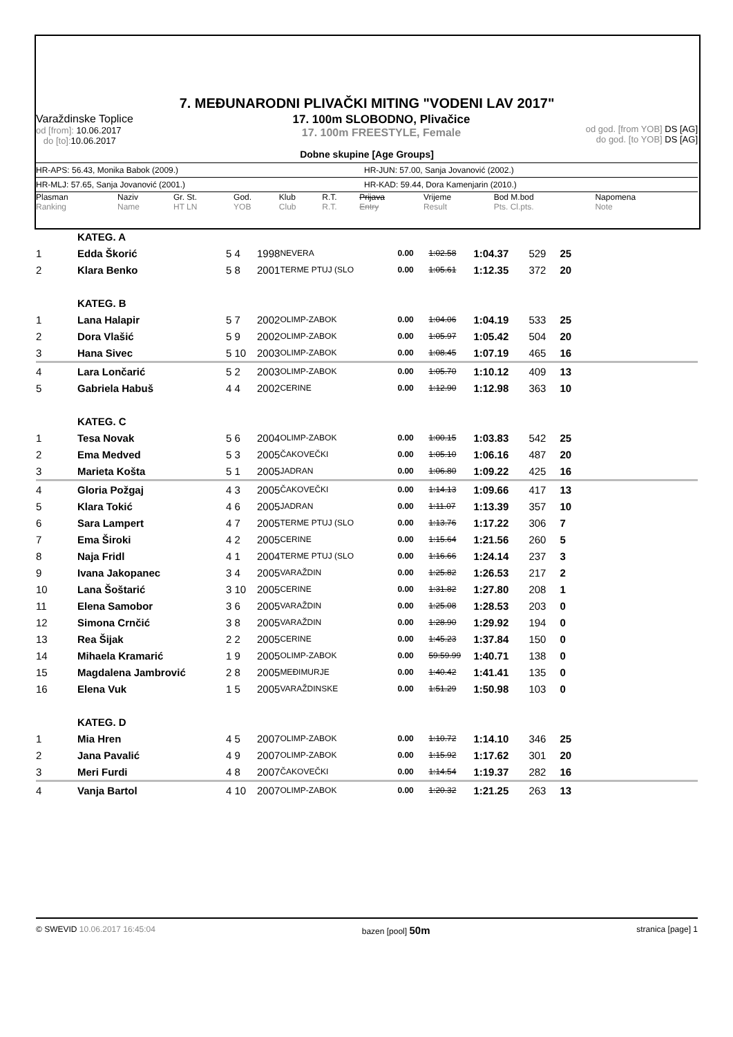7. MEĐUNARODNI PLIVAČKI MITING "VODENI LAV 2017"
Varaždinske Toplice
od [from]: 10.06.2017
do [to]: 10.06.2017
17. 100m SLOBODNO, Plivačice
17. 100m FREESTYLE, Female
od god. [from YOB] DS [AG]
do god. [to YOB] DS [AG]
Dobne skupine [Age Groups]
HR-APS: 56.43, Monika Babok (2009.) HR-JUN: 57.00, Sanja Jovanović (2002.)
HR-MLJ: 57.65, Sanja Jovanović (2001.) HR-KAD: 59.44, Dora Kamenjarin (2010.)
| Plasman Ranking | Naziv Name | Gr. St. HT LN | God. YOB | Klub Club | R.T. R.T. | Prijava Entry | Vrijeme Result | Bod M.bod Pts. Cl.pts. | Napomena Note |
| --- | --- | --- | --- | --- | --- | --- | --- | --- | --- |
| | KATEG. A | | | | | | | | | |
| 1 | Edda Škorić | 5 4 | 1998 | NEVERA | 0.00 | 1:02.58 | 1:04.37 | 529 | 25 | |
| 2 | Klara Benko | 5 8 | 2001 | TERME PTUJ (SLO | 0.00 | 1:05.61 | 1:12.35 | 372 | 20 | |
| | KATEG. B | | | | | | | | | |
| 1 | Lana Halapir | 5 7 | 2002 | OLIMP-ZABOK | 0.00 | 1:04.06 | 1:04.19 | 533 | 25 | |
| 2 | Dora Vlašić | 5 9 | 2002 | OLIMP-ZABOK | 0.00 | 1:05.97 | 1:05.42 | 504 | 20 | |
| 3 | Hana Sivec | 5 10 | 2003 | OLIMP-ZABOK | 0.00 | 1:08.45 | 1:07.19 | 465 | 16 | |
| 4 | Lara Lončarić | 5 2 | 2003 | OLIMP-ZABOK | 0.00 | 1:05.70 | 1:10.12 | 409 | 13 | |
| 5 | Gabriela Habuš | 4 4 | 2002 | CERINE | 0.00 | 1:12.90 | 1:12.98 | 363 | 10 | |
| | KATEG. C | | | | | | | | | |
| 1 | Tesa Novak | 5 6 | 2004 | OLIMP-ZABOK | 0.00 | 1:00.15 | 1:03.83 | 542 | 25 | |
| 2 | Ema Medved | 5 3 | 2005 | ČAKOVEČKI | 0.00 | 1:05.10 | 1:06.16 | 487 | 20 | |
| 3 | Marieta Košta | 5 1 | 2005 | JADRAN | 0.00 | 1:06.80 | 1:09.22 | 425 | 16 | |
| 4 | Gloria Požgaj | 4 3 | 2005 | ČAKOVEČKI | 0.00 | 1:14.13 | 1:09.66 | 417 | 13 | |
| 5 | Klara Tokić | 4 6 | 2005 | JADRAN | 0.00 | 1:11.07 | 1:13.39 | 357 | 10 | |
| 6 | Sara Lampert | 4 7 | 2005 | TERME PTUJ (SLO | 0.00 | 1:13.76 | 1:17.22 | 306 | 7 | |
| 7 | Ema Široki | 4 2 | 2005 | CERINE | 0.00 | 1:15.64 | 1:21.56 | 260 | 5 | |
| 8 | Naja Fridl | 4 1 | 2004 | TERME PTUJ (SLO | 0.00 | 1:16.66 | 1:24.14 | 237 | 3 | |
| 9 | Ivana Jakopanec | 3 4 | 2005 | VARAŽDIN | 0.00 | 1:25.82 | 1:26.53 | 217 | 2 | |
| 10 | Lana Šoštarić | 3 10 | 2005 | CERINE | 0.00 | 1:31.82 | 1:27.80 | 208 | 1 | |
| 11 | Elena Samobor | 3 6 | 2005 | VARAŽDIN | 0.00 | 1:25.08 | 1:28.53 | 203 | 0 | |
| 12 | Simona Crnčić | 3 8 | 2005 | VARAŽDIN | 0.00 | 1:28.90 | 1:29.92 | 194 | 0 | |
| 13 | Rea Šijak | 2 2 | 2005 | CERINE | 0.00 | 1:45.23 | 1:37.84 | 150 | 0 | |
| 14 | Mihaela Kramarić | 1 9 | 2005 | OLIMP-ZABOK | 0.00 | 59:59.99 | 1:40.71 | 138 | 0 | |
| 15 | Magdalena Jambrović | 2 8 | 2005 | MEĐIMURJE | 0.00 | 1:40.42 | 1:41.41 | 135 | 0 | |
| 16 | Elena Vuk | 1 5 | 2005 | VARAŽDINSKE | 0.00 | 1:51.29 | 1:50.98 | 103 | 0 | |
| | KATEG. D | | | | | | | | | |
| 1 | Mia Hren | 4 5 | 2007 | OLIMP-ZABOK | 0.00 | 1:10.72 | 1:14.10 | 346 | 25 | |
| 2 | Jana Pavalić | 4 9 | 2007 | OLIMP-ZABOK | 0.00 | 1:15.92 | 1:17.62 | 301 | 20 | |
| 3 | Meri Furdi | 4 8 | 2007 | ČAKOVEČKI | 0.00 | 1:14.54 | 1:19.37 | 282 | 16 | |
| 4 | Vanja Bartol | 4 10 | 2007 | OLIMP-ZABOK | 0.00 | 1:20.32 | 1:21.25 | 263 | 13 | |
© SWEVID 10.06.2017 16:45:04 bazen [pool] 50m
stranica [page] 1